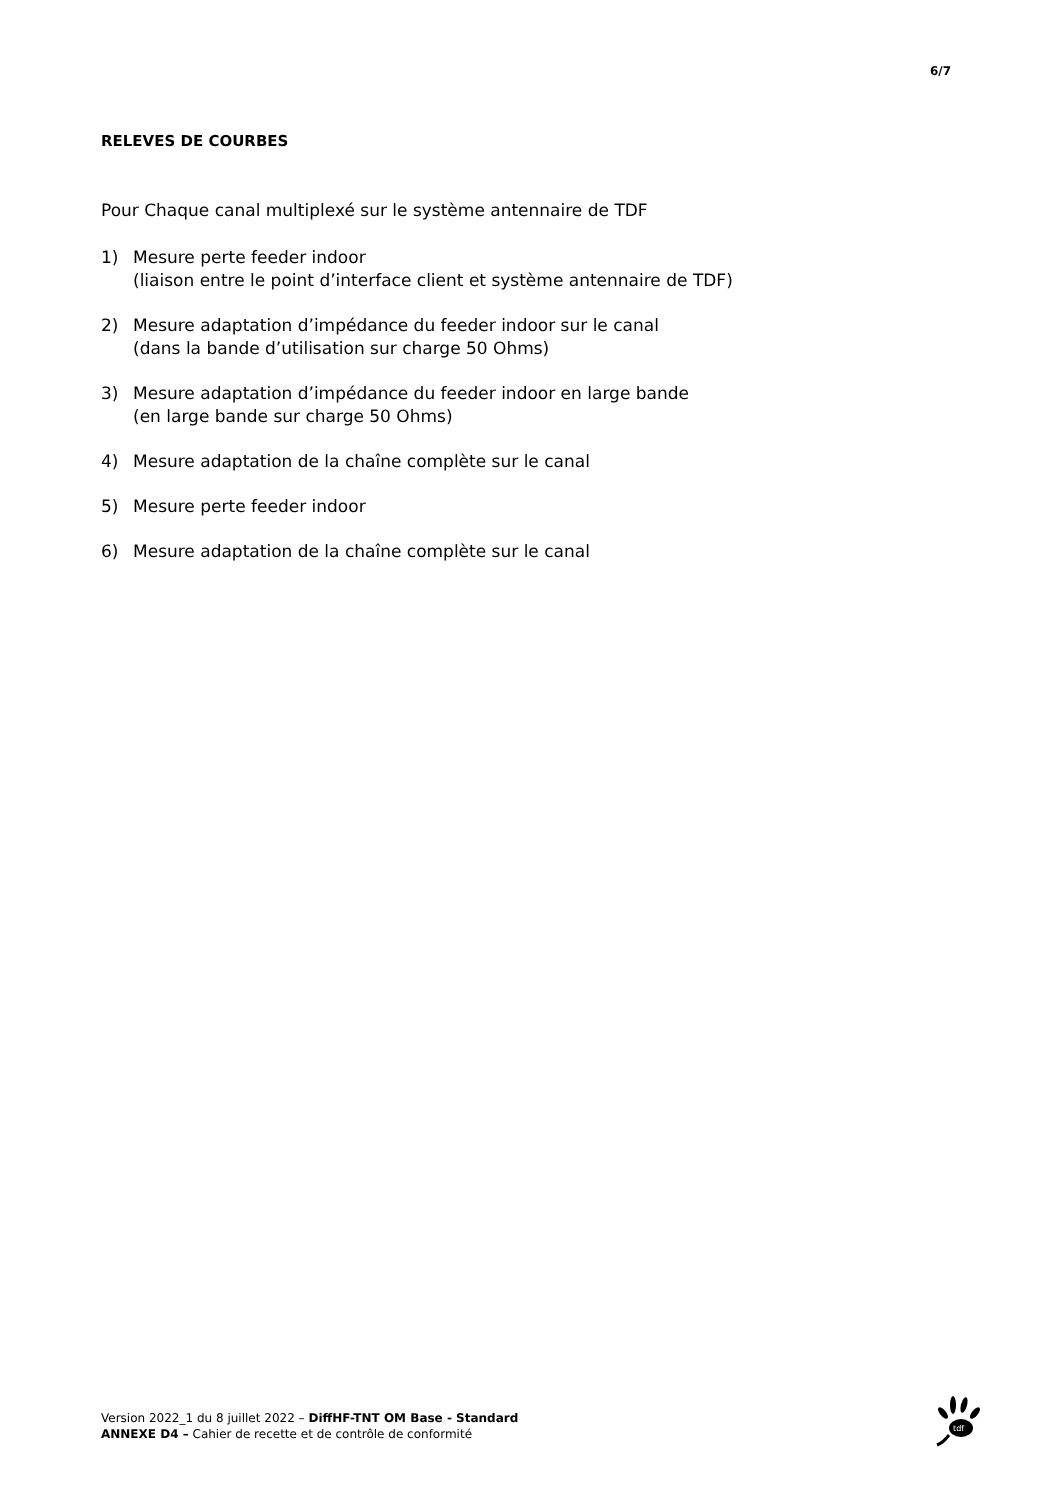6/7
RELEVES DE COURBES
Pour Chaque canal multiplexé sur le système antennaire de TDF
1) Mesure perte feeder indoor
(liaison entre le point d’interface client et système antennaire de TDF)
2) Mesure adaptation d’impédance du feeder indoor sur le canal
(dans la bande d’utilisation sur charge 50 Ohms)
3) Mesure adaptation d’impédance du feeder indoor en large bande
(en large bande sur charge 50 Ohms)
4) Mesure adaptation de la chaîne complète sur le canal
5) Mesure perte feeder indoor
6) Mesure adaptation de la chaîne complète sur le canal
Version 2022_1 du 8 juillet 2022 – DiffHF-TNT OM Base - Standard
ANNEXE D4 – Cahier de recette et de contrôle de conformité
tdf